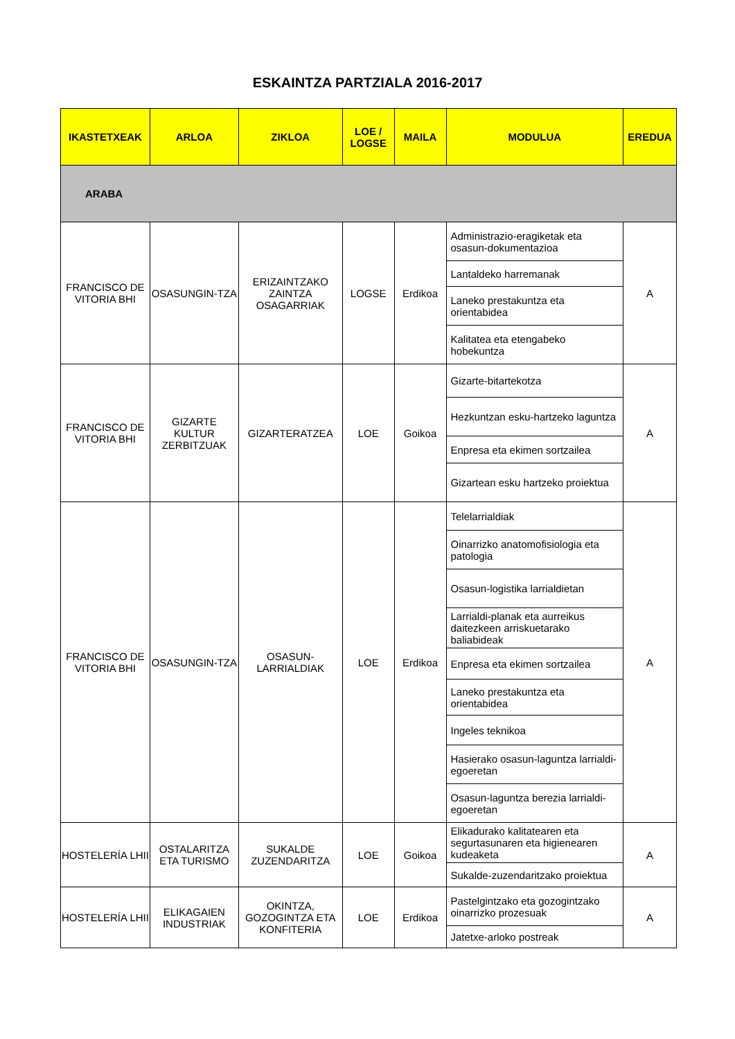ESKAINTZA PARTZIALA 2016-2017
| IKASTETXEAK | ARLOA | ZIKLOA | LOE / LOGSE | MAILA | MODULUA | EREDUA |
| --- | --- | --- | --- | --- | --- | --- |
| ARABA | | | | | | |
| FRANCISCO DE VITORIA BHI | OSASUNGIN-TZA | ERIZAINTZAKO ZAINTZA OSAGARRIAK | LOGSE | Erdikoa | Administrazio-eragiketak eta osasun-dokumentazioa | A |
| | | | | | Lantaldeko harremanak | |
| | | | | | Laneko prestakuntza eta orientabidea | |
| | | | | | Kalitatea eta etengabeko hobekuntza | |
| FRANCISCO DE VITORIA BHI | GIZARTE KULTUR ZERBITZUAK | GIZARTERATZEA | LOE | Goikoa | Gizarte-bitartekotza | A |
| | | | | | Hezkuntzan esku-hartzeko laguntza | |
| | | | | | Enpresa eta ekimen sortzailea | |
| | | | | | Gizartean esku hartzeko proiektua | |
| FRANCISCO DE VITORIA BHI | OSASUNGIN-TZA | OSASUN-LARRIALDIAK | LOE | Erdikoa | Telelarrialdiak | A |
| | | | | | Oinarrizko anatomofisiologia eta patologia | |
| | | | | | Osasun-logistika larrialdietan | |
| | | | | | Larrialdi-planak eta aurreikus daitezkeen arriskuetarako baliabideak | |
| | | | | | Enpresa eta ekimen sortzailea | |
| | | | | | Laneko prestakuntza eta orientabidea | |
| | | | | | Ingeles teknikoa | |
| | | | | | Hasierako osasun-laguntza larrialdi-egoeretan | |
| | | | | | Osasun-laguntza berezia larrialdi-egoeretan | |
| HOSTELERÍA LHII | OSTALARITZA ETA TURISMO | SUKALDE ZUZENDARITZA | LOE | Goikoa | Elikadurako kalitatearen eta segurtasunaren eta higienearen kudeaketa | A |
| | | | | | Sukalde-zuzendaritzako proiektua | |
| HOSTELERÍA LHII | ELIKAGAIEN INDUSTRIAK | OKINTZA, GOZOGINTZA ETA KONFITERIA | LOE | Erdikoa | Pastelgintzako eta gozogintzako oinarrizko prozesuak | A |
| | | | | | Jatetxe-arloko postreak | |